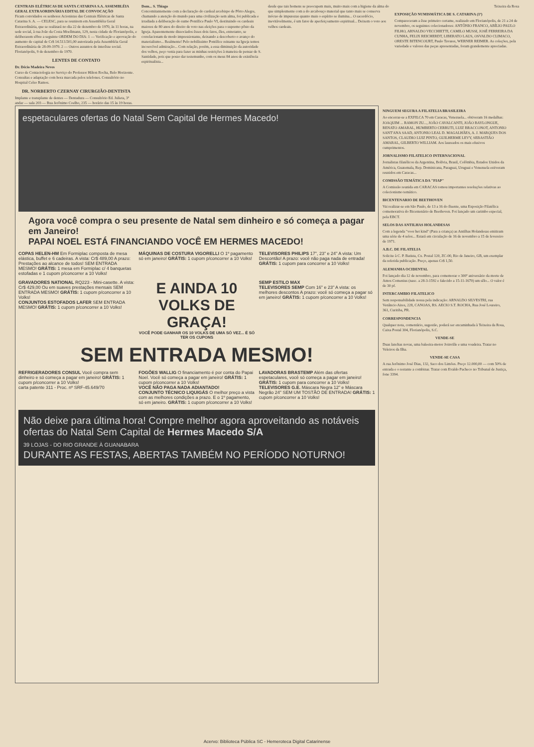CENTRAIS ELÉTRICAS DE SANTA CATARINA S.A. ASSEMBLÉIA GERAL EXTRAORDINÁRIA EDITAL DE CONVOCAÇÃO
Ficam convidados os senhores Acionistas das Centrais Elétricas de Santa Catarina S. A. — CELESC, para se reunirem em Assembléia Geral Extraordinária, que se realizará no dia 22 de dezembro de 1970, às 11 horas, na sede social, à rua João da Costa Moellmann, 129, nesta cidade de Florianópolis, e deliberarem sôbre a seguinte ORDEM DO DIA: 1 — Verificação e aprovação do aumento de capital de Cr$ 14.513.501,00 autorizada pela Assembléia Geral Extraordinária de 28-09-1970. 2 — Outros assuntos de interêsse social. Florianópolis, 9 de dezembro de 1970.
LENTES DE CONTATO
Dr. Décio Madeira Neves
Curso de Contactologia no Serviço do Professor Hilton Rocha, Belo Horizonte. Consultas e adaptação com hora marcada pelos telefones. Consultório no Hospital Celso Ramos.
DR. NORBERTO CZERNAY CIRURGIÃO-DENTISTA
Implante e transplante de dentes — Dentadura — Consultório Ed. Julieta, 3º andar — sala 203 — Rua Jerônimo Coelho, 235 — horário das 15 às 19 horas.
Dom... S. Thiago
Concomitantemente com a declaração do cardeal arcebispo de Pôrto Alegre, chamando a atenção do mundo para uma civilização sem alma, foi publicada e irradiada a deliberação do sumo Pontífice Paulo VI, destituindo os cardeais maiores de 80 anos do direito de voto nas eleições para o supremo pôsto da Igreja. Aparentemente dissociados êsses dois fatos, êles, entretanto, se correlacionam de modo impressionante, deixando a descoberto o avanço do materialismo... Realmente! Pelo nobilíssimo Pontífice reinante na Igreja temos incoercível admiração... Com relação, porém, a essa diminuição da autoridade dos velhos, peço venia para fazer as minhas restrições à maneira de pensar de S. Santidade, pois que posso dar testemunho, com os meus 84 anos de existência espiritualista...
desde que tais homens se preocupem mais, muito mais com a higiene da alma do que simplesmente com a do arcabouço material que tanto mais se conserva inócuo de impurezas quanto mais o espírito se ilumina... O sacerdócio, inevitàvelmente, é um fator de aperfeiçoamento espiritual... Deixem o voto aos velhos cardeais.
Teixeira da Rosa
EXPOSIÇÃO NUMISMÁTICA DE S. CATARINA (1ª)
Compareceram a êsse primeiro certame, realizado em Florianópolis, de 21 a 24 de novembro, os seguintes colecionadores: ANTÔNIO FRANCO, ABÍLIO PAULO FILHO, ARNALDO VECCHIETTI, CAMILO MUSSI, JOSÉ FERREIRA DA CUNHA, FELIX REICHERDT, LIBERATO LAUS, OSVALDO CLIMACO, ORESTE BITENCOURT, Paulo Tavares, WERNER REIMER. As coleções, pela variedade e valores das peças apresentadas, foram grandemente apreciadas.
espetaculares ofertas do Natal Sem Capital de Hermes Macedo!
Agora você compra o seu presente de Natal sem dinheiro e só começa a pagar em Janeiro!
PAPAI NOEL ESTÁ FINANCIANDO VOCÊ EM HERMES MACEDO!
COPAS HELEN-HM Em Formiplac composta de mesa elástica, buffet e 6 cadeiras. A vista: Cr$ 489,00 A prazo: Prestações ao alcance de todos! SEM ENTRADA MESMO! GRÁTIS: 1 mesa em Formiplac c/ 4 banquetas estofadas e 1 cupom p/concorrer a 10 Volks!
MÁQUINAS DE COSTURA VIGORELLI O 1º pagamento só em janeiro! GRÁTIS: 1 cupom p/concorrer a 10 Volks!
TELEVISORES PHILIPS 17", 23" e 24" A vista: Um Descontão! A prazo: você não paga nada de entrada! GRÁTIS: 1 cupom para concorrer a 10 Volks!
GRAVADORES NATIONAL RQ223 - Mini-casette. A vista: Cr$ 429,00 Ou em suaves prestações mensais SEM ENTRADA MESMO! GRÁTIS: 1 cupom p/concorrer a 10 Volks!
CONJUNTOS ESTOFADOS LAFER SEM ENTRADA MESMO! GRÁTIS: 1 cupom p/concorrer a 10 Volks!
E AINDA 10 VOLKS DE GRAÇA!
VOCÊ PODE GANHAR OS 10 VOLKS DE UMA SÓ VEZ... É SÓ TER OS CUPONS
SEMP ESTILO MAX
TELEVISORES SEMP Com 16" e 23" A vista: os melhores descontos A prazo: você só começa a pagar só em janeiro! GRÁTIS: 1 cupom p/concorrer a 10 Volks!
SEM ENTRADA MESMO!
REFRIGERADORES CONSUL Você compra sem dinheiro e só começa a pagar em janeiro! GRÁTIS: 1 cupom p/concorrer a 10 Volks!
carta patente 311 - Proc. nº SRF-45.649/70
FOGÕES WALLIG O financiamento é por conta do Papai Noel. Você só começa a pagar em janeiro! GRÁTIS: 1 cupom p/concorrer a 10 Volks!
VOCÊ NÃO PAGA NADA ADIANTADO!
CONJUNTO TÉCNICO LIQUIGÁS O melhor preço a vista com as melhores condições a prazo. E o 1º pagamento, só em janeiro. GRÁTIS: 1 cupom p/concorrer a 10 Volks!
LAVADORAS BRASTEMP Além das ofertas espetaculares, você só começa a pagar em janeiro! GRÁTIS: 1 cupom para concorrer a 10 Volks!
TELEVISORES G.E. Máscara Negra 12" e Máscara Negrão 24" SEM UM TOSTÃO DE ENTRADA! GRÁTIS: 1 cupom p/concorrer a 10 Volks!
Não deixe para última hora! Compre melhor agora aproveitando as notáveis ofertas do Natal Sem Capital de Hermes Macedo S/A
39 LOJAS - DO RIO GRANDE À GUANABARA
DURANTE AS FESTAS, ABERTAS TAMBÉM NO PERÍODO NOTURNO!
NINGUEM SEGURA A FILATELIA BRASILEIRA
Ao encerrar-se a EXFILCA 70 em Caracas, Venezuela... obtiveram 16 medalhas: JOAQUIM ... RAMON ZU..., JOÃO CAVALCANTI, JOÃO BAYLONGUE, RENATO AMARAL, HUMBERTO CERRUTI, LUIZ BRACCONOT, ANTONIO SANT'ANA SAAD, ANTONIO LEAL D. MAGALHÃES, A. J. MARQUES DOS SANTOS, CLAUDIO LUIZ PINTO, GUILHERME LEVY, SEBASTIÃO AMARAL, GILBERTO WILLIAM. Aos laureados os mais efusivos cumprimentos.
JORNALISMO FILATELICO INTERNACIONAL
Jornalistas filatélicos da Argentina, Bolívia, Brasil, Colômbia, Estados Unidos da América, Guatemala, Rep. Dominicana, Paraguai, Uruguai e Venezuela estiveram reunidos em Caracas...
COMISSÃO TEMÁTICA DA "FIAP"
A Comissão reunida em CARACAS tomou importantes resoluções relativas ao colecionismo temático.
BICENTENARIO DE BEETHOVEN
Vai realizar-se em São Paulo, de 13 a 16 do fluente, uma Exposição Filatélica comemorativa do Bicentenário de Beethoven. Foi lançado um carimbo especial, pela EBCT.
SELOS DAS ANTILHAS HOLANDESAS
Com a legenda "voor het kind" (Para a criança) as Antilhas Holandesas emitiram uma série de 4 selos... Estará em circulação de 16 de novembro a 15 de fevereiro de 1971.
A.B.C. DE FILATELIA
Solicite à C. P. Batista, Cx. Postal 120, ZC-00, Rio de Janeiro, GB, um exemplar da referida publicação. Preço, apenas Cr$ 1,50.
ALEMANHA OCIDENTAL
Foi lançado dia 12 de novembro, para comemorar o 300º aniversário da morte de Amos Comenius (nasc. a 28-3-1592 e falecido a 15-11-1670) um sêlo... O valor é de 30 pf.
INTERCAMBIO FILATELICO
Sem responsabilidade nossa pela indicação: ARNALDO SILVESTRI, rua Venâncio Aires, 228, CANOAS, RS. AECIO S.T. ROCHA, Rua José Loureiro, 361, Curitiba, PR.
CORRESPONDENCIA
Qualquer nota, comentário, sugestão, poderá ser encaminhada à Teixeira da Rosa, Caixa Postal 304, Florianópolis, S.C.
VENDE-SE
Duas lanchas novas, uma baleeira-motor Joinville e uma voadeira. Tratar no Veleiros da Ilha.
VENDE-SE CASA
A rua Jerônimo José Dias, 132, Saco dos Limões. Preço 12.000,00 — com 50% de entrada e o restante a combinar. Tratar com Evaldo Pacheco no Tribunal de Justiça, fone 3394.
Acervo: Biblioteca Pública SC - Hemeroteca Digital Catarinense